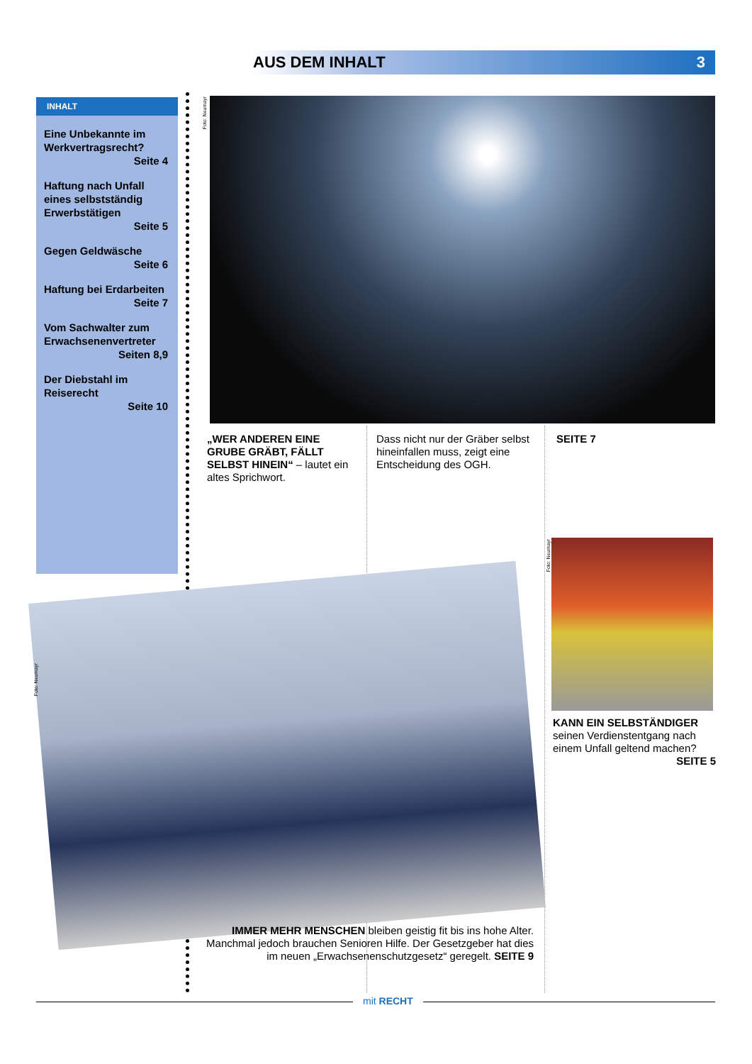AUS DEM INHALT 3
INHALT
Eine Unbekannte im Werkvertragsrecht?
Seite 4
Haftung nach Unfall eines selbstständig Erwerbstätigen
Seite 5
Gegen Geldwäsche
Seite 6
Haftung bei Erdarbeiten
Seite 7
Vom Sachwalter zum Erwachsenenvertreter
Seiten 8,9
Der Diebstahl im Reiserecht
Seite 10
Foto: Neumayr
„WER ANDEREN EINE GRUBE GRÄBT, FÄLLT SELBST HINEIN“ – lautet ein altes Sprichwort.
Dass nicht nur der Gräber selbst hineinfallen muss, zeigt eine Entscheidung des OGH.
SEITE 7
Foto: Neumayr
KANN EIN SELBSTÄNDIGER seinen Verdienstentgang nach einem Unfall geltend machen?
SEITE 5
Foto: Neumayr
IMMER MEHR MENSCHEN bleiben geistig fit bis ins hohe Alter. Manchmal jedoch brauchen Senioren Hilfe. Der Gesetzgeber hat dies im neuen „Erwachsenenschutzgesetz“ geregelt. SEITE 9
mit RECHT